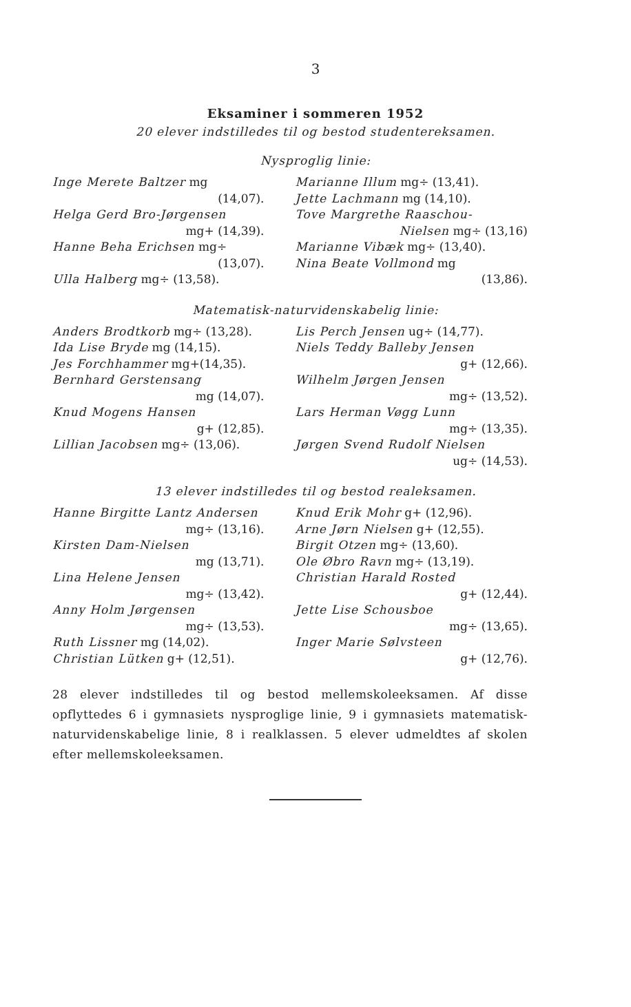3
Eksaminer i sommeren 1952
20 elever indstilledes til og bestod studentereksamen.
Nysproglig linie:
Inge Merete Baltzer mg
(14,07).
Helga Gerd Bro-Jørgensen
mg+ (14,39).
Hanne Beha Erichsen mg÷
(13,07).
Ulla Halberg mg÷ (13,58).
Marianne Illum mg÷ (13,41).
Jette Lachmann mg (14,10).
Tove Margrethe Raaschou-
Nielsen mg÷ (13,16)
Marianne Vibæk mg÷ (13,40).
Nina Beate Vollmond mg
(13,86).
Matematisk-naturvidenskabelig linie:
Anders Brodtkorb mg÷ (13,28).
Ida Lise Bryde mg (14,15).
Jes Forchhammer mg+(14,35).
Bernhard Gerstensang
mg (14,07).
Knud Mogens Hansen
g+ (12,85).
Lillian Jacobsen mg÷ (13,06).
Lis Perch Jensen ug÷ (14,77).
Niels Teddy Balleby Jensen
g+ (12,66).
Wilhelm Jørgen Jensen
mg÷ (13,52).
Lars Herman Vøgg Lunn
mg÷ (13,35).
Jørgen Svend Rudolf Nielsen
ug÷ (14,53).
13 elever indstilledes til og bestod realeksamen.
Hanne Birgitte Lantz Andersen
mg÷ (13,16).
Kirsten Dam-Nielsen
mg (13,71).
Lina Helene Jensen
mg÷ (13,42).
Anny Holm Jørgensen
mg÷ (13,53).
Ruth Lissner mg (14,02).
Christian Lütken g+ (12,51).
Knud Erik Mohr g+ (12,96).
Arne Jørn Nielsen g+ (12,55).
Birgit Otzen mg÷ (13,60).
Ole Øbro Ravn mg÷ (13,19).
Christian Harald Rosted
g+ (12,44).
Jette Lise Schousboe
mg÷ (13,65).
Inger Marie Sølvsteen
g+ (12,76).
28 elever indstilledes til og bestod mellemskoleeksamen. Af disse opflyttedes 6 i gymnasiets nysproglige linie, 9 i gymnasiets matematisk-naturvidenskabelige linie, 8 i realklassen. 5 elever udmeldtes af skolen efter mellemskoleeksamen.